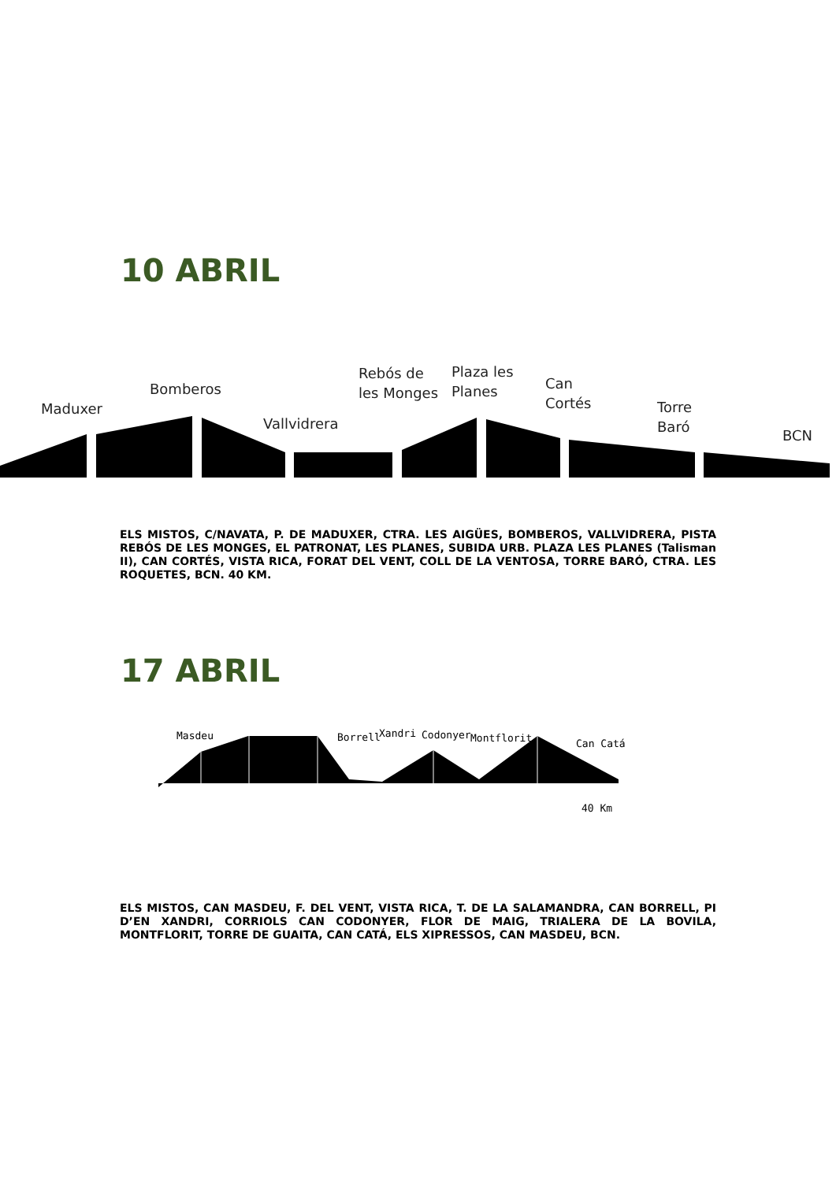10 ABRIL
Maduxer
Bomberos
Vallvidrera
Rebós de
les Monges
Plaza les
Planes
Can
Cortés
Torre
Baró
BCN
ELS MISTOS, C/NAVATA, P. DE MADUXER, CTRA. LES AIGÜES, BOMBEROS, VALLVIDRERA, PISTA REBÓS DE LES MONGES, EL PATRONAT, LES PLANES, SUBIDA URB. PLAZA LES PLANES (Talisman II), CAN CORTÉS, VISTA RICA, FORAT DEL VENT, COLL DE LA VENTOSA, TORRE BARÓ, CTRA. LES ROQUETES, BCN. 40 KM.
17 ABRIL
Masdeu Borrell Xandri Codonyer Montflorit Can Catá
40 Km
ELS MISTOS, CAN MASDEU, F. DEL VENT, VISTA RICA, T. DE LA SALAMANDRA, CAN BORRELL, PI D’EN XANDRI, CORRIOLS CAN CODONYER, FLOR DE MAIG, TRIALERA DE LA BOVILA, MONTFLORIT, TORRE DE GUAITA, CAN CATÁ, ELS XIPRESSOS, CAN MASDEU, BCN.